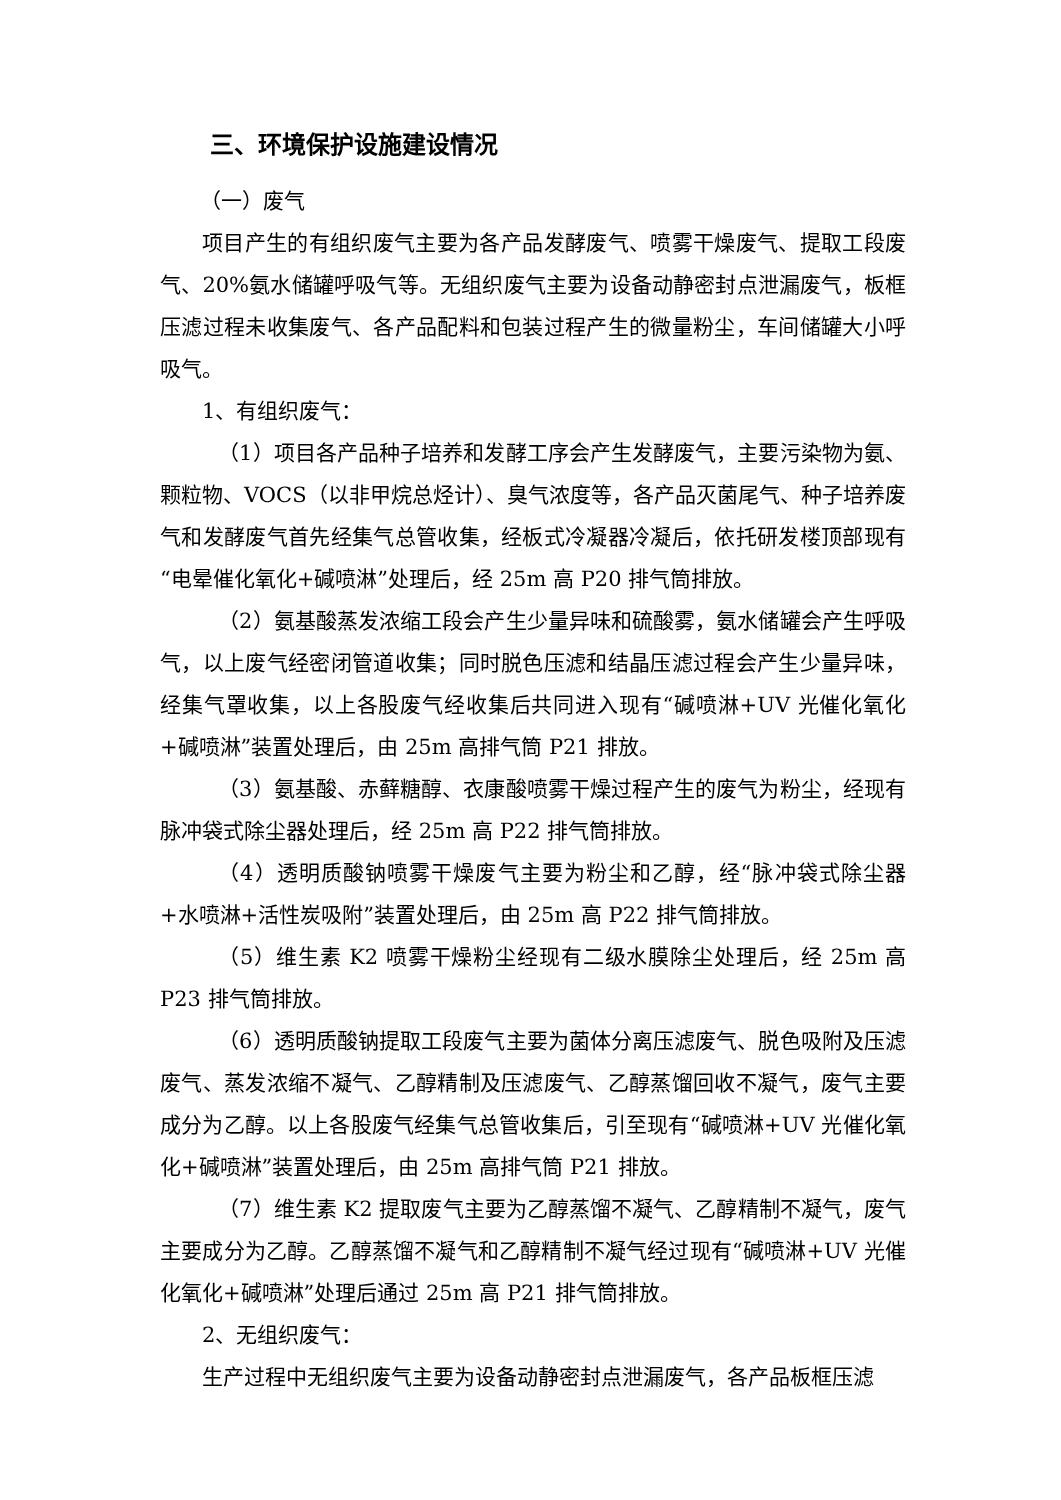三、环境保护设施建设情况
（一）废气
项目产生的有组织废气主要为各产品发酵废气、喷雾干燥废气、提取工段废气、20%氨水储罐呼吸气等。无组织废气主要为设备动静密封点泄漏废气，板框压滤过程未收集废气、各产品配料和包装过程产生的微量粉尘，车间储罐大小呼吸气。
1、有组织废气：
（1）项目各产品种子培养和发酵工序会产生发酵废气，主要污染物为氨、颗粒物、VOCS（以非甲烷总烃计）、臭气浓度等，各产品灭菌尾气、种子培养废气和发酵废气首先经集气总管收集，经板式冷凝器冷凝后，依托研发楼顶部现有“电晕催化氧化+碱喷淋”处理后，经 25m 高 P20 排气筒排放。
（2）氨基酸蒸发浓缩工段会产生少量异味和硫酸雾，氨水储罐会产生呼吸气，以上废气经密闭管道收集；同时脱色压滤和结晶压滤过程会产生少量异味，经集气罩收集，以上各股废气经收集后共同进入现有“碱喷淋+UV 光催化氧化+碱喷淋”装置处理后，由 25m 高排气筒 P21 排放。
（3）氨基酸、赤藓糖醇、衣康酸喷雾干燥过程产生的废气为粉尘，经现有脉冲袋式除尘器处理后，经 25m 高 P22 排气筒排放。
（4）透明质酸钠喷雾干燥废气主要为粉尘和乙醇，经“脉冲袋式除尘器+水喷淋+活性炭吸附”装置处理后，由 25m 高 P22 排气筒排放。
（5）维生素 K2 喷雾干燥粉尘经现有二级水膜除尘处理后，经 25m 高 P23 排气筒排放。
（6）透明质酸钠提取工段废气主要为菌体分离压滤废气、脱色吸附及压滤废气、蒸发浓缩不凝气、乙醇精制及压滤废气、乙醇蒸馏回收不凝气，废气主要成分为乙醇。以上各股废气经集气总管收集后，引至现有“碱喷淋+UV 光催化氧化+碱喷淋”装置处理后，由 25m 高排气筒 P21 排放。
（7）维生素 K2 提取废气主要为乙醇蒸馏不凝气、乙醇精制不凝气，废气主要成分为乙醇。乙醇蒸馏不凝气和乙醇精制不凝气经过现有“碱喷淋+UV 光催化氧化+碱喷淋”处理后通过 25m 高 P21 排气筒排放。
2、无组织废气：
生产过程中无组织废气主要为设备动静密封点泄漏废气，各产品板框压滤